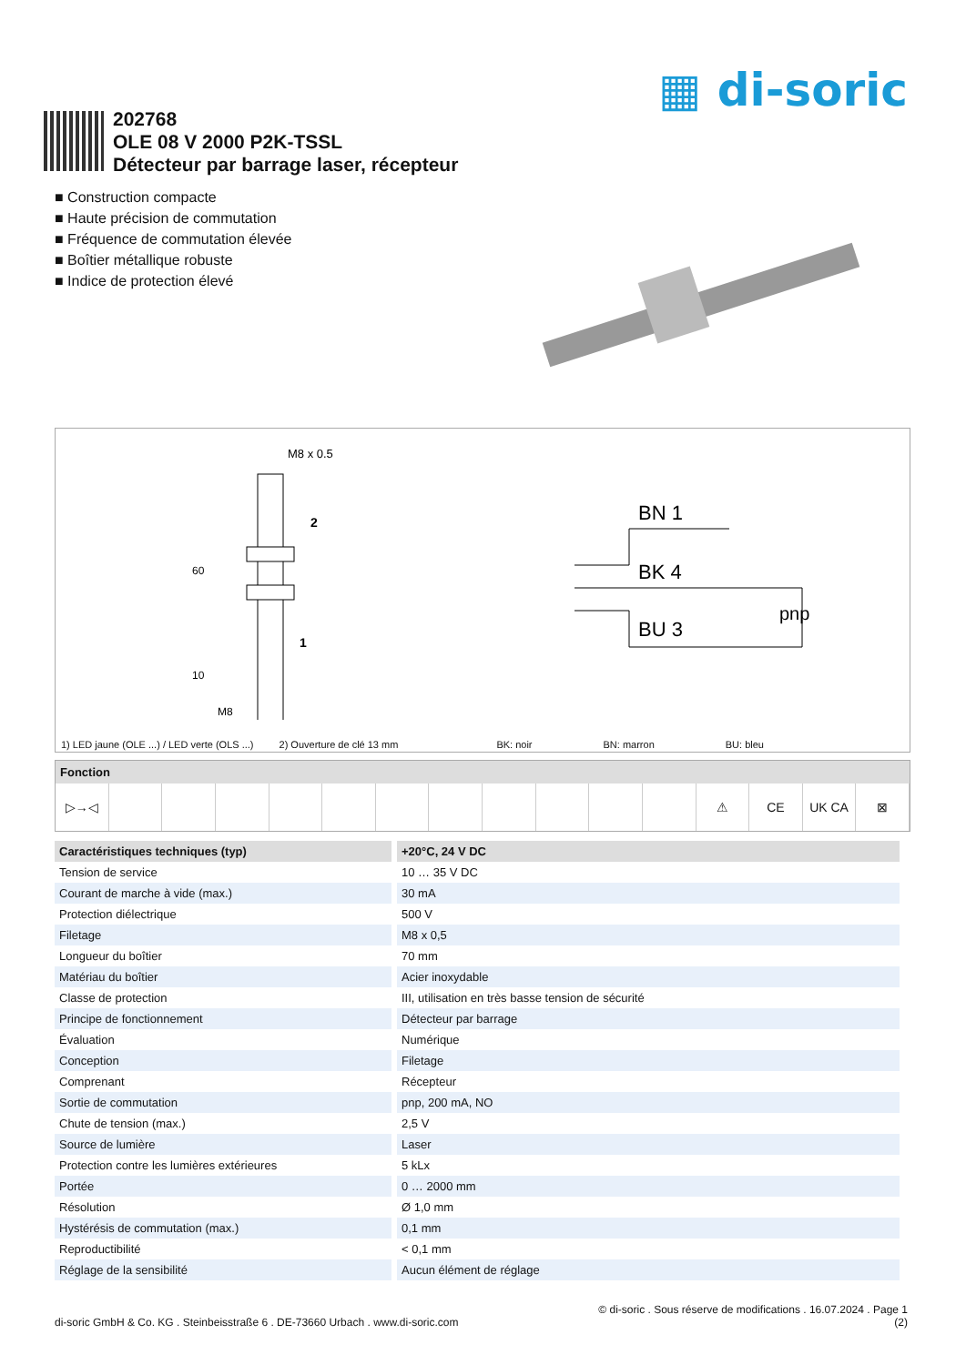▦ di-soric
202768
OLE 08 V 2000 P2K-TSSL
Détecteur par barrage laser, récepteur
■ Construction compacte
■ Haute précision de commutation
■ Fréquence de commutation élevée
■ Boîtier métallique robuste
■ Indice de protection élevé
M8 x 0.5
60
10
M8
2
1
BN 1
BK 4
BU 3
pnp
1) LED jaune (OLE ...) / LED verte (OLS ...) 2) Ouverture de clé 13 mm BK: noir BN: marron BU: bleu
Fonction
▷→◁ ⚠ CE UK CA ⊠
| Caractéristiques techniques (typ) | +20°C, 24 V DC |
| --- | --- |
| Tension de service | 10 … 35 V DC |
| Courant de marche à vide (max.) | 30 mA |
| Protection diélectrique | 500 V |
| Filetage | M8 x 0,5 |
| Longueur du boîtier | 70 mm |
| Matériau du boîtier | Acier inoxydable |
| Classe de protection | III, utilisation en très basse tension de sécurité |
| Principe de fonctionnement | Détecteur par barrage |
| Évaluation | Numérique |
| Conception | Filetage |
| Comprenant | Récepteur |
| Sortie de commutation | pnp, 200 mA, NO |
| Chute de tension (max.) | 2,5 V |
| Source de lumière | Laser |
| Protection contre les lumières extérieures | 5 kLx |
| Portée | 0 … 2000 mm |
| Résolution | Ø 1,0 mm |
| Hystérésis de commutation (max.) | 0,1 mm |
| Reproductibilité | < 0,1 mm |
| Réglage de la sensibilité | Aucun élément de réglage |
di-soric GmbH & Co. KG . Steinbeisstraße 6 . DE-73660 Urbach . www.di-soric.com
© di-soric . Sous réserve de modifications . 16.07.2024 . Page 1
(2)